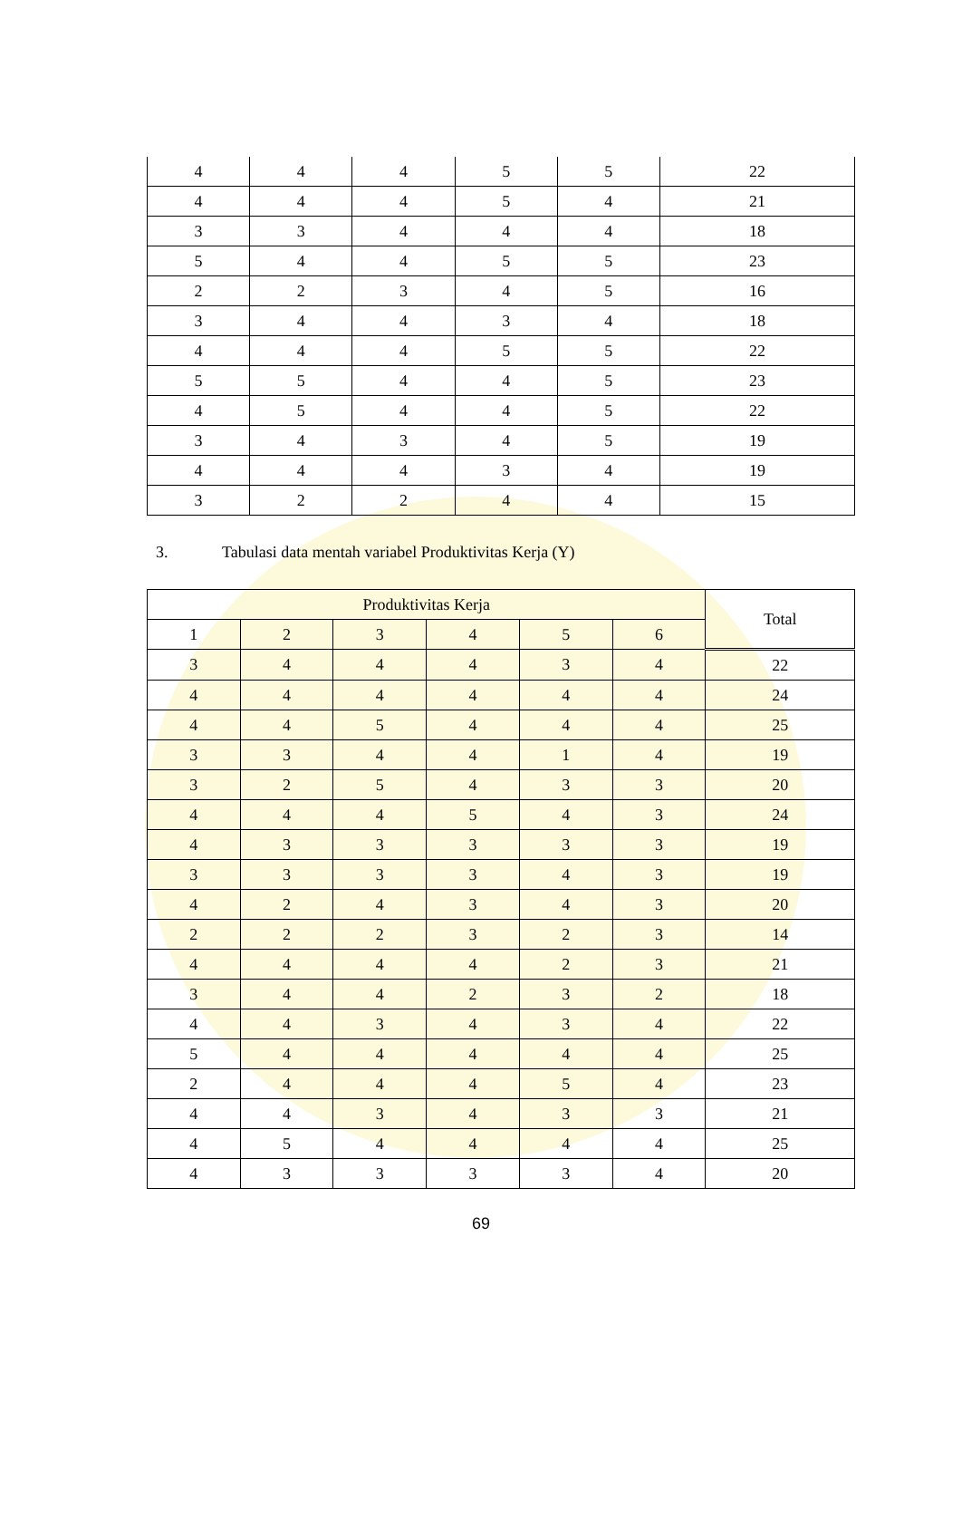| 4 | 4 | 4 | 5 | 5 | 22 |
| 4 | 4 | 4 | 5 | 4 | 21 |
| 3 | 3 | 4 | 4 | 4 | 18 |
| 5 | 4 | 4 | 5 | 5 | 23 |
| 2 | 2 | 3 | 4 | 5 | 16 |
| 3 | 4 | 4 | 3 | 4 | 18 |
| 4 | 4 | 4 | 5 | 5 | 22 |
| 5 | 5 | 4 | 4 | 5 | 23 |
| 4 | 5 | 4 | 4 | 5 | 22 |
| 3 | 4 | 3 | 4 | 5 | 19 |
| 4 | 4 | 4 | 3 | 4 | 19 |
| 3 | 2 | 2 | 4 | 4 | 15 |
3. Tabulasi data mentah variabel Produktivitas Kerja (Y)
| Produktivitas Kerja | | | | | | Total |
| --- | --- | --- | --- | --- | --- | --- |
| 1 | 2 | 3 | 4 | 5 | 6 | |
| 3 | 4 | 4 | 4 | 3 | 4 | 22 |
| 4 | 4 | 4 | 4 | 4 | 4 | 24 |
| 4 | 4 | 5 | 4 | 4 | 4 | 25 |
| 3 | 3 | 4 | 4 | 1 | 4 | 19 |
| 3 | 2 | 5 | 4 | 3 | 3 | 20 |
| 4 | 4 | 4 | 5 | 4 | 3 | 24 |
| 4 | 3 | 3 | 3 | 3 | 3 | 19 |
| 3 | 3 | 3 | 3 | 4 | 3 | 19 |
| 4 | 2 | 4 | 3 | 4 | 3 | 20 |
| 2 | 2 | 2 | 3 | 2 | 3 | 14 |
| 4 | 4 | 4 | 4 | 2 | 3 | 21 |
| 3 | 4 | 4 | 2 | 3 | 2 | 18 |
| 4 | 4 | 3 | 4 | 3 | 4 | 22 |
| 5 | 4 | 4 | 4 | 4 | 4 | 25 |
| 2 | 4 | 4 | 4 | 5 | 4 | 23 |
| 4 | 4 | 3 | 4 | 3 | 3 | 21 |
| 4 | 5 | 4 | 4 | 4 | 4 | 25 |
| 4 | 3 | 3 | 3 | 3 | 4 | 20 |
69